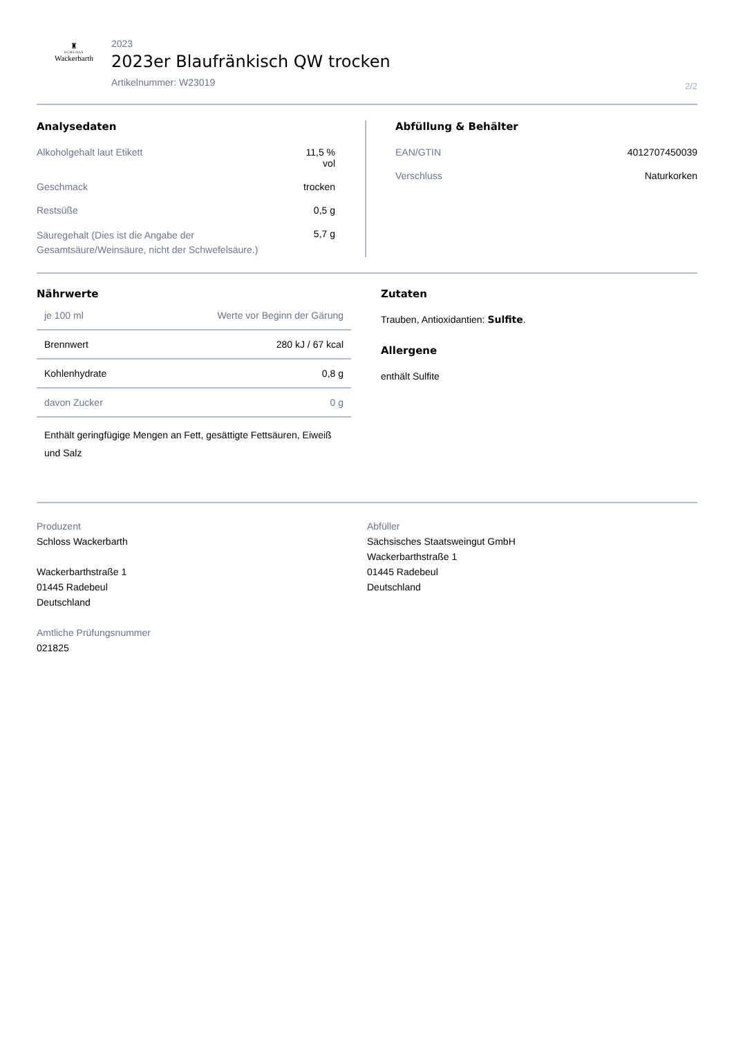♜
SCHLOSS
Wackerbarth
2023
2023er Blaufränkisch QW trocken
Artikelnummer: W23019
2/2
Analysedaten
| Alkoholgehalt laut Etikett | 11,5 % vol |
| Geschmack | trocken |
| Restsüße | 0,5 g |
| Säuregehalt (Dies ist die Angabe der Gesamtsäure/Weinsäure, nicht der Schwefelsäure.) | 5,7 g |
Abfüllung & Behälter
| EAN/GTIN | 4012707450039 |
| Verschluss | Naturkorken |
Nährwerte
| je 100 ml | Werte vor Beginn der Gärung |
| --- | --- |
| Brennwert | 280 kJ / 67 kcal |
| Kohlenhydrate | 0,8 g |
| davon Zucker | 0 g |
| Enthält geringfügige Mengen an Fett, gesättigte Fettsäuren, Eiweiß und Salz | |
Zutaten
Trauben, Antioxidantien: Sulfite.
Allergene
enthält Sulfite
Produzent
Schloss Wackerbarth
Wackerbarthstraße 1
01445 Radebeul
Deutschland
Amtliche Prüfungsnummer
021825
Abfüller
Sächsisches Staatsweingut GmbH
Wackerbarthstraße 1
01445 Radebeul
Deutschland